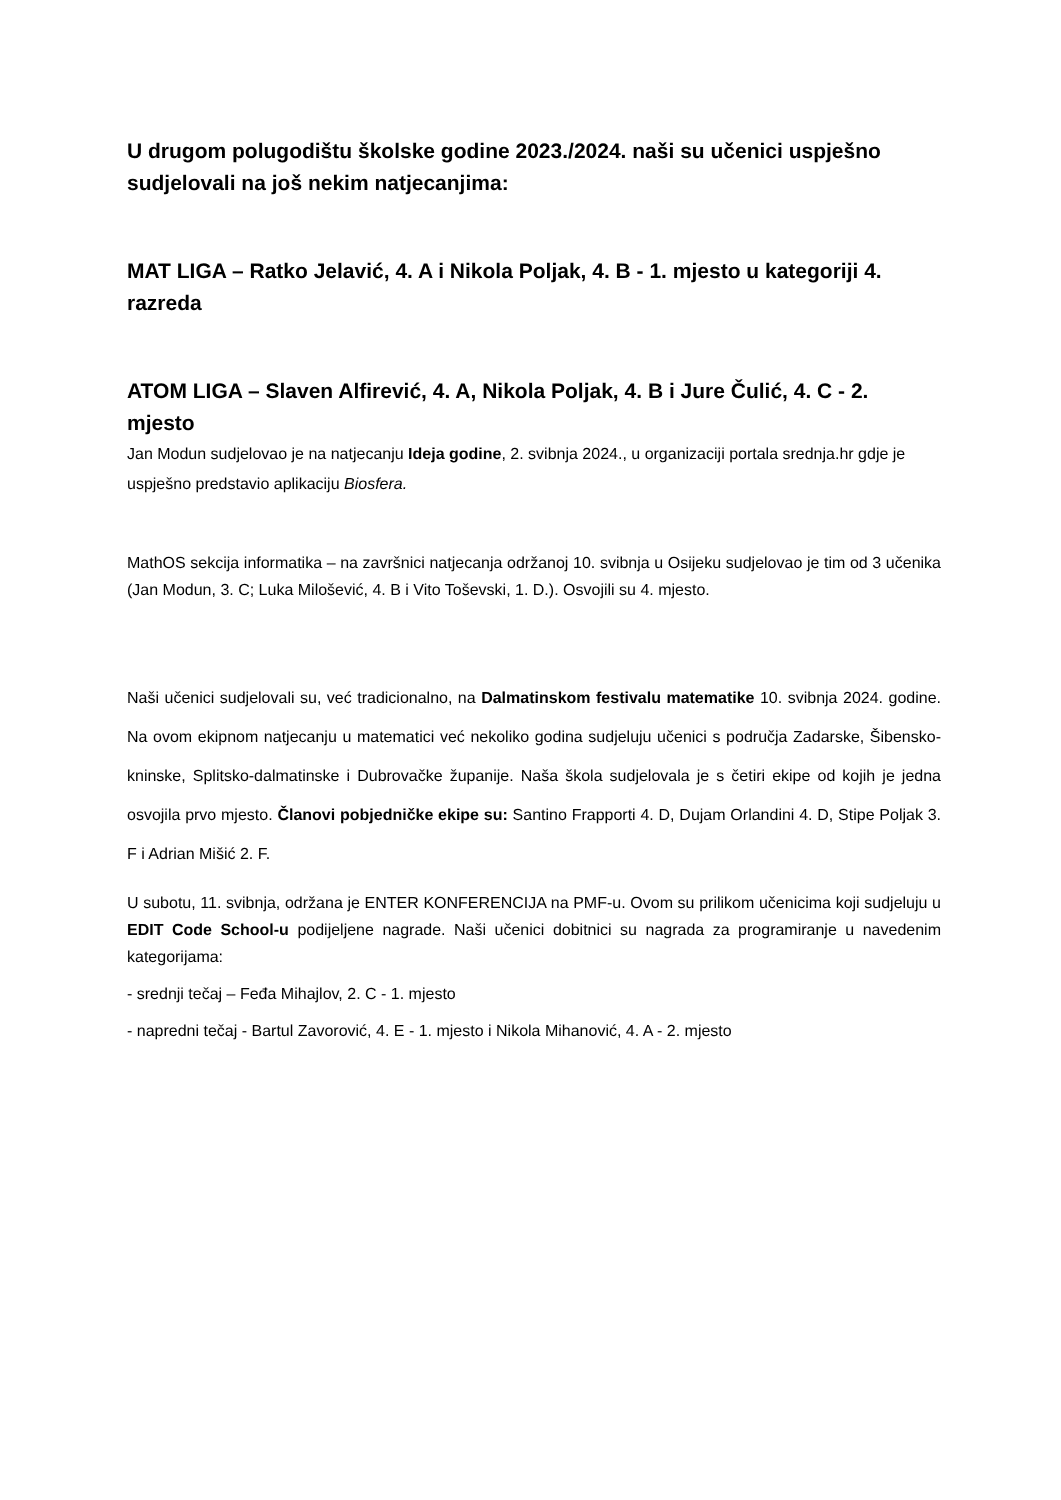U drugom polugodištu školske godine 2023./2024. naši su učenici uspješno sudjelovali na još nekim natjecanjima:
MAT LIGA – Ratko Jelavić, 4. A i Nikola Poljak, 4. B - 1. mjesto u kategoriji 4. razreda
ATOM LIGA – Slaven Alfirević, 4. A, Nikola Poljak, 4. B i Jure Čulić, 4. C - 2. mjesto
Jan Modun sudjelovao je na natjecanju Ideja godine, 2. svibnja 2024., u organizaciji portala srednja.hr gdje je uspješno predstavio aplikaciju Biosfera.
MathOS sekcija informatika – na završnici natjecanja održanoj 10. svibnja u Osijeku sudjelovao je tim od 3 učenika (Jan Modun, 3. C; Luka Milošević, 4. B i Vito Toševski, 1. D.). Osvojili su 4. mjesto.
Naši učenici sudjelovali su, već tradicionalno, na Dalmatinskom festivalu matematike 10. svibnja 2024. godine. Na ovom ekipnom natjecanju u matematici već nekoliko godina sudjeluju učenici s područja Zadarske, Šibensko-kninske, Splitsko-dalmatinske i Dubrovačke županije. Naša škola sudjelovala je s četiri ekipe od kojih je jedna osvojila prvo mjesto. Članovi pobjedničke ekipe su: Santino Frapporti 4. D, Dujam Orlandini 4. D, Stipe Poljak 3. F i Adrian Mišić 2. F.
U subotu, 11. svibnja, održana je ENTER KONFERENCIJA na PMF-u. Ovom su prilikom učenicima koji sudjeluju u EDIT Code School-u podijeljene nagrade. Naši učenici dobitnici su nagrada za programiranje u navedenim kategorijama:
- srednji tečaj – Feđa Mihajlov, 2. C - 1. mjesto
- napredni tečaj - Bartul Zavorović, 4. E - 1. mjesto i Nikola Mihanović, 4. A - 2. mjesto